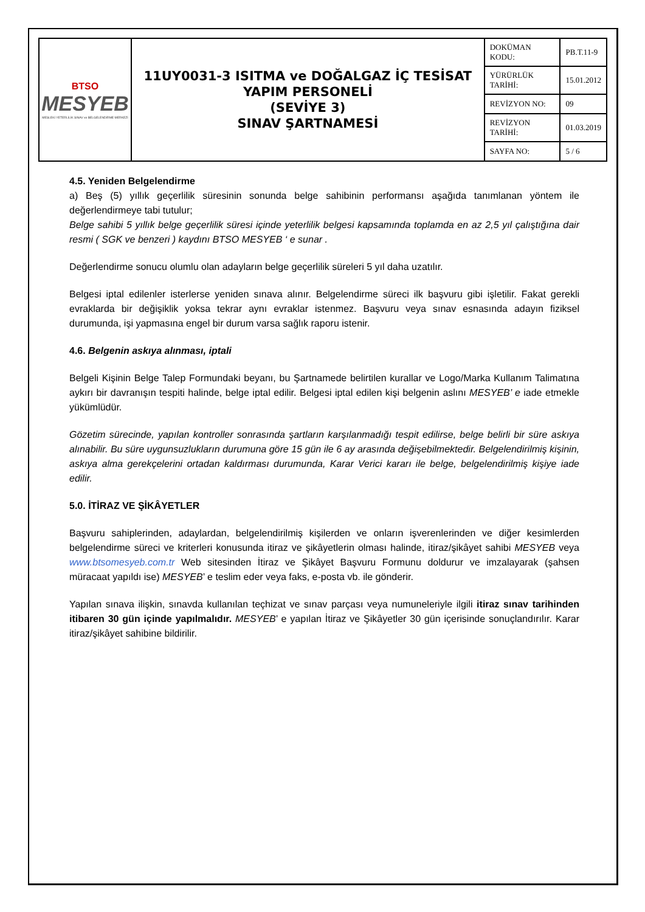| BTSO MESYEB MESLEKİ YETERLİLİK SINAV ve BELGELENDİRME MERKEZİ | 11UY0031-3 ISITMA ve DOĞALGAZ İÇ TESİSAT YAPIM PERSONELİ (SEVİYE 3) SINAV ŞARTNAMESİ | DOKÜMAN KODU: | PB.T.11-9 |
| | | YÜRÜRLÜK TARİHİ: | 15.01.2012 |
| | | REVİZYON NO: | 09 |
| | | REVİZYON TARİHİ: | 01.03.2019 |
| | | SAYFA NO: | 5 / 6 |
4.5. Yeniden Belgelendirme
a) Beş (5) yıllık geçerlilik süresinin sonunda belge sahibinin performansı aşağıda tanımlanan yöntem ile değerlendirmeye tabi tutulur;
Belge sahibi 5 yıllık belge geçerlilik süresi içinde yeterlilik belgesi kapsamında toplamda en az 2,5 yıl çalıştığına dair resmi ( SGK ve benzeri ) kaydını BTSO MESYEB ‘ e sunar .
Değerlendirme sonucu olumlu olan adayların belge geçerlilik süreleri 5 yıl daha uzatılır.
Belgesi iptal edilenler isterlerse yeniden sınava alınır. Belgelendirme süreci ilk başvuru gibi işletilir. Fakat gerekli evraklarda bir değişiklik yoksa tekrar aynı evraklar istenmez. Başvuru veya sınav esnasında adayın fiziksel durumunda, işi yapmasına engel bir durum varsa sağlık raporu istenir.
4.6. Belgenin askıya alınması, iptali
Belgeli Kişinin Belge Talep Formundaki beyanı, bu Şartnamede belirtilen kurallar ve Logo/Marka Kullanım Talimatına aykırı bir davranışın tespiti halinde, belge iptal edilir. Belgesi iptal edilen kişi belgenin aslını MESYEB’ e iade etmekle yükümlüdür.
Gözetim sürecinde, yapılan kontroller sonrasında şartların karşılanmadığı tespit edilirse, belge belirli bir süre askıya alınabilir. Bu süre uygunsuzlukların durumuna göre 15 gün ile 6 ay arasında değişebilmektedir. Belgelendirilmiş kişinin, askıya alma gerekçelerini ortadan kaldırması durumunda, Karar Verici kararı ile belge, belgelendirilmiş kişiye iade edilir.
5.0. İTİRAZ VE ŞİKÂYETLER
Başvuru sahiplerinden, adaylardan, belgelendirilmiş kişilerden ve onların işverenlerinden ve diğer kesimlerden belgelendirme süreci ve kriterleri konusunda itiraz ve şikâyetlerin olması halinde, itiraz/şikâyet sahibi MESYEB veya www.btsomesyeb.com.tr Web sitesinden İtiraz ve Şikâyet Başvuru Formunu doldurur ve imzalayarak (şahsen müracaat yapıldı ise) MESYEB’ e teslim eder veya faks, e-posta vb. ile gönderir.
Yapılan sınava ilişkin, sınavda kullanılan teçhizat ve sınav parçası veya numuneleriyle ilgili itiraz sınav tarihinden itibaren 30 gün içinde yapılmalıdır. MESYEB’ e yapılan İtiraz ve Şikâyetler 30 gün içerisinde sonuçlandırılır. Karar itiraz/şikâyet sahibine bildirilir.